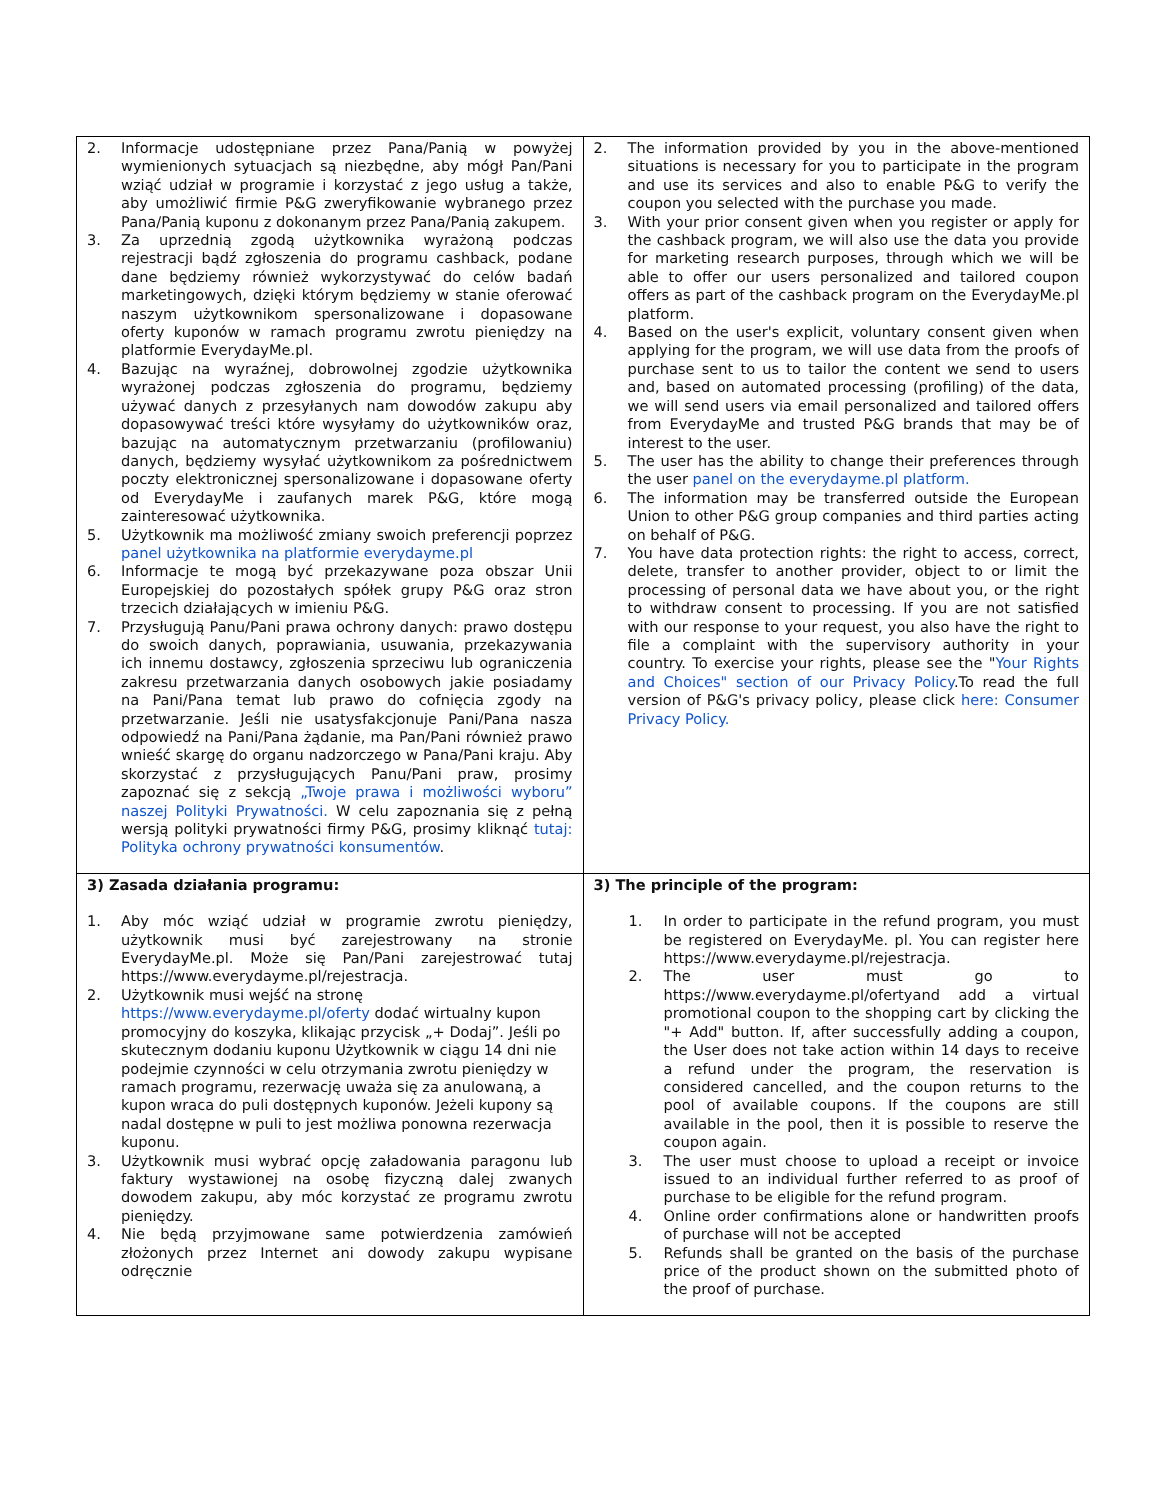| 2. Informacje udostępniane przez Pana/Panią w powyżej wymienionych sytuacjach są niezbędne, aby mógł Pan/Pani wziąć udział w programie i korzystać z jego usług a także, aby umożliwić firmie P&G zweryfikowanie wybranego przez Pana/Panią kuponu z dokonanym przez Pana/Panią zakupem. 3. Za uprzednią zgodą użytkownika wyrażoną podczas rejestracji bądź zgłoszenia do programu cashback, podane dane będziemy również wykorzystywać do celów badań marketingowych, dzięki którym będziemy w stanie oferować naszym użytkownikom spersonalizowane i dopasowane oferty kuponów w ramach programu zwrotu pieniędzy na platformie EverydayMe.pl. 4. Bazując na wyraźnej, dobrowolnej zgodzie użytkownika wyrażonej podczas zgłoszenia do programu, będziemy używać danych z przesyłanych nam dowodów zakupu aby dopasowywać treści które wysyłamy do użytkowników oraz, bazując na automatycznym przetwarzaniu (profilowaniu) danych, będziemy wysyłać użytkownikom za pośrednictwem poczty elektronicznej spersonalizowane i dopasowane oferty od EverydayMe i zaufanych marek P&G, które mogą zainteresować użytkownika. 5. Użytkownik ma możliwość zmiany swoich preferencji poprzez panel użytkownika na platformie everydayme.pl 6. Informacje te mogą być przekazywane poza obszar Unii Europejskiej do pozostałych spółek grupy P&G oraz stron trzecich działających w imieniu P&G. 7. Przysługują Panu/Pani prawa ochrony danych: prawo dostępu do swoich danych, poprawiania, usuwania, przekazywania ich innemu dostawcy, zgłoszenia sprzeciwu lub ograniczenia zakresu przetwarzania danych osobowych jakie posiadamy na Pani/Pana temat lub prawo do cofnięcia zgody na przetwarzanie. Jeśli nie usatysfakcjonuje Pani/Pana nasza odpowiedź na Pani/Pana żądanie, ma Pan/Pani również prawo wnieść skargę do organu nadzorczego w Pana/Pani kraju. Aby skorzystać z przysługujących Panu/Pani praw, prosimy zapoznać się z sekcją „Twoje prawa i możliwości wyboru” naszej Polityki Prywatności. W celu zapoznania się z pełną wersją polityki prywatności firmy P&G, prosimy kliknąć tutaj: Polityka ochrony prywatności konsumentów . | 2. The information provided by you in the above-mentioned situations is necessary for you to participate in the program and use its services and also to enable P&G to verify the coupon you selected with the purchase you made. 3. With your prior consent given when you register or apply for the cashback program, we will also use the data you provide for marketing research purposes, through which we will be able to offer our users personalized and tailored coupon offers as part of the cashback program on the EverydayMe.pl platform. 4. Based on the user's explicit, voluntary consent given when applying for the program, we will use data from the proofs of purchase sent to us to tailor the content we send to users and, based on automated processing (profiling) of the data, we will send users via email personalized and tailored offers from EverydayMe and trusted P&G brands that may be of interest to the user. 5. The user has the ability to change their preferences through the user panel on the everydayme.pl platform. 6. The information may be transferred outside the European Union to other P&G group companies and third parties acting on behalf of P&G. 7. You have data protection rights: the right to access, correct, delete, transfer to another provider, object to or limit the processing of personal data we have about you, or the right to withdraw consent to processing. If you are not satisfied with our response to your request, you also have the right to file a complaint with the supervisory authority in your country. To exercise your rights, please see the " Your Rights and Choices" section of our Privacy Policy .To read the full version of P&G's privacy policy, please click here: Consumer Privacy Policy. |
| 3) Zasada działania programu: 1. Aby móc wziąć udział w programie zwrotu pieniędzy, użytkownik musi być zarejestrowany na stronie EverydayMe.pl. Może się Pan/Pani zarejestrować tutaj https://www.everydayme.pl/rejestracja. 2. Użytkownik musi wejść na stronę https://www.everydayme.pl/oferty dodać wirtualny kupon promocyjny do koszyka, klikając przycisk „+ Dodaj”. Jeśli po skutecznym dodaniu kuponu Użytkownik w ciągu 14 dni nie podejmie czynności w celu otrzymania zwrotu pieniędzy w ramach programu, rezerwację uważa się za anulowaną, a kupon wraca do puli dostępnych kuponów. Jeżeli kupony są nadal dostępne w puli to jest możliwa ponowna rezerwacja kuponu. 3. Użytkownik musi wybrać opcję załadowania paragonu lub faktury wystawionej na osobę fizyczną dalej zwanych dowodem zakupu, aby móc korzystać ze programu zwrotu pieniędzy. 4. Nie będą przyjmowane same potwierdzenia zamówień złożonych przez Internet ani dowody zakupu wypisane odręcznie | 3) The principle of the program: 1. In order to participate in the refund program, you must be registered on EverydayMe. pl. You can register here https://www.everydayme.pl/rejestracja. 2. The user must go to https://www.everydayme.pl/ofertyand add a virtual promotional coupon to the shopping cart by clicking the "+ Add" button. If, after successfully adding a coupon, the User does not take action within 14 days to receive a refund under the program, the reservation is considered cancelled, and the coupon returns to the pool of available coupons. If the coupons are still available in the pool, then it is possible to reserve the coupon again. 3. The user must choose to upload a receipt or invoice issued to an individual further referred to as proof of purchase to be eligible for the refund program. 4. Online order confirmations alone or handwritten proofs of purchase will not be accepted 5. Refunds shall be granted on the basis of the purchase price of the product shown on the submitted photo of the proof of purchase. |